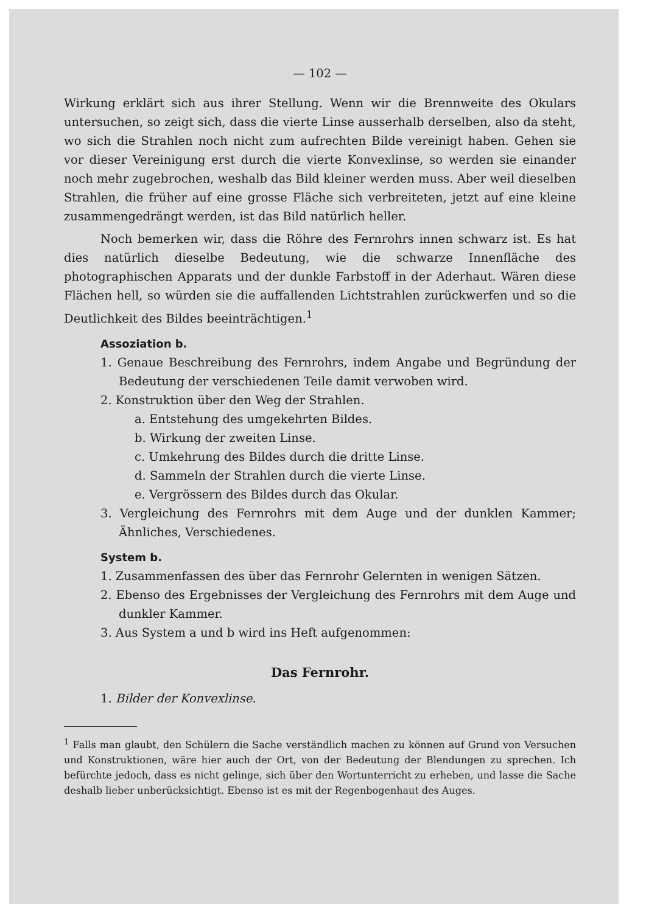— 102 —
Wirkung erklärt sich aus ihrer Stellung. Wenn wir die Brennweite des Okulars untersuchen, so zeigt sich, dass die vierte Linse ausserhalb derselben, also da steht, wo sich die Strahlen noch nicht zum aufrechten Bilde vereinigt haben. Gehen sie vor dieser Vereinigung erst durch die vierte Konvexlinse, so werden sie einander noch mehr zugebrochen, weshalb das Bild kleiner werden muss. Aber weil dieselben Strahlen, die früher auf eine grosse Fläche sich verbreiteten, jetzt auf eine kleine zusammengedrängt werden, ist das Bild natürlich heller.
Noch bemerken wir, dass die Röhre des Fernrohrs innen schwarz ist. Es hat dies natürlich dieselbe Bedeutung, wie die schwarze Innenfläche des photographischen Apparats und der dunkle Farbstoff in der Aderhaut. Wären diese Flächen hell, so würden sie die auffallenden Lichtstrahlen zurückwerfen und so die Deutlichkeit des Bildes beeinträchtigen.<sup>1</sup>
Assoziation b.
1. Genaue Beschreibung des Fernrohrs, indem Angabe und Begründung der Bedeutung der verschiedenen Teile damit verwoben wird.
2. Konstruktion über den Weg der Strahlen.
a. Entstehung des umgekehrten Bildes.
b. Wirkung der zweiten Linse.
c. Umkehrung des Bildes durch die dritte Linse.
d. Sammeln der Strahlen durch die vierte Linse.
e. Vergrössern des Bildes durch das Okular.
3. Vergleichung des Fernrohrs mit dem Auge und der dunklen Kammer; Ähnliches, Verschiedenes.
System b.
1. Zusammenfassen des über das Fernrohr Gelernten in wenigen Sätzen.
2. Ebenso des Ergebnisses der Vergleichung des Fernrohrs mit dem Auge und dunkler Kammer.
3. Aus System a und b wird ins Heft aufgenommen:
Das Fernrohr.
1. Bilder der Konvexlinse.
<sup>1</sup> Falls man glaubt, den Schülern die Sache verständlich machen zu können auf Grund von Versuchen und Konstruktionen, wäre hier auch der Ort, von der Bedeutung der Blendungen zu sprechen. Ich befürchte jedoch, dass es nicht gelinge, sich über den Wortunterricht zu erheben, und lasse die Sache deshalb lieber unberücksichtigt. Ebenso ist es mit der Regenbogenhaut des Auges.